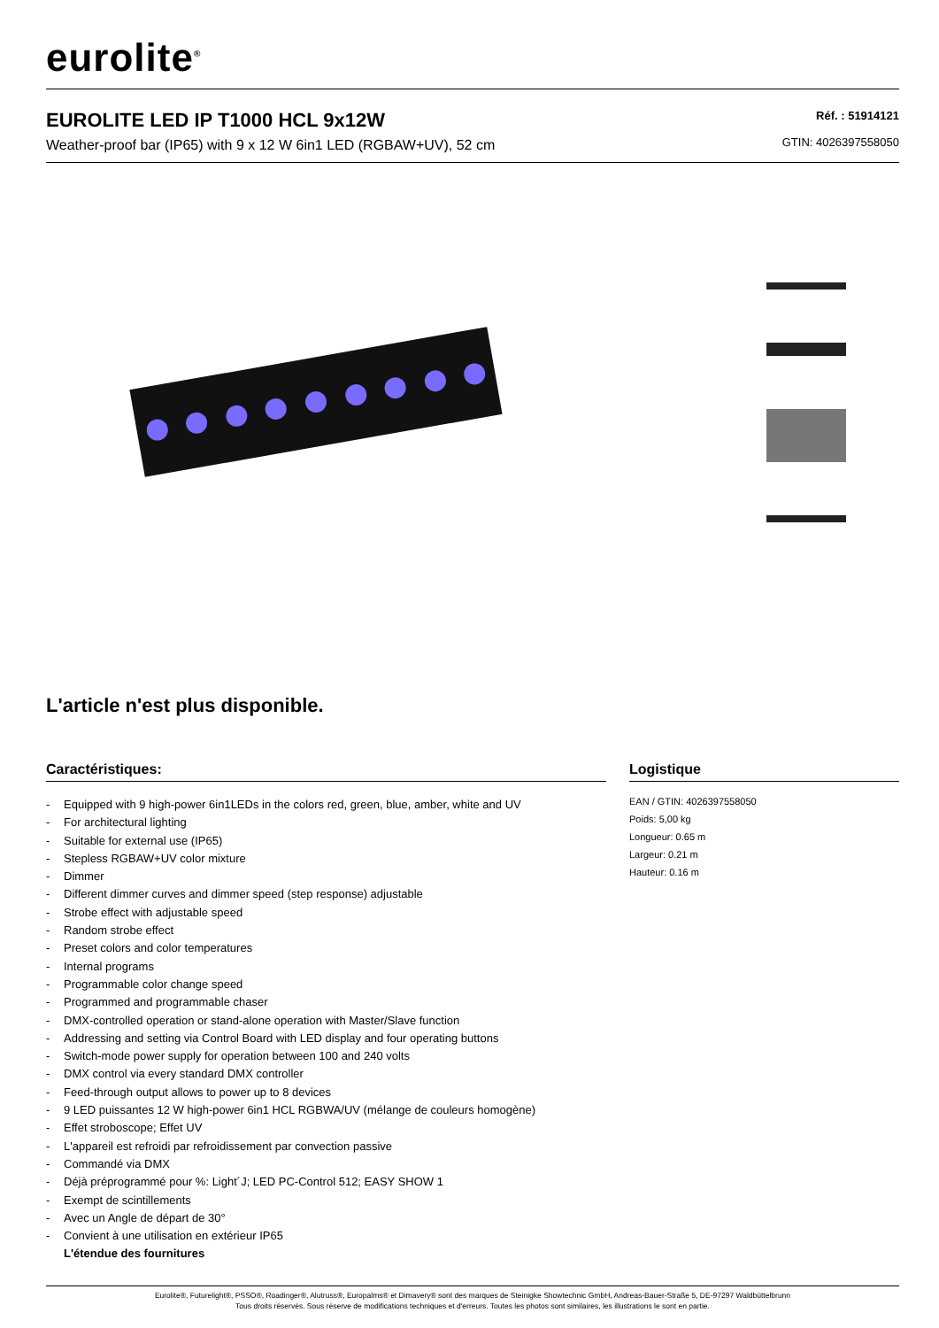eurolite<sup>®</sup>
EUROLITE LED IP T1000 HCL 9x12W
Weather-proof bar (IP65) with 9 x 12 W 6in1 LED (RGBAW+UV), 52 cm
Réf. : 51914121
GTIN: 4026397558050
L'article n'est plus disponible.
Caractéristiques:
- Equipped with 9 high-power 6in1LEDs in the colors red, green, blue, amber, white and UV
- For architectural lighting
- Suitable for external use (IP65)
- Stepless RGBAW+UV color mixture
- Dimmer
- Different dimmer curves and dimmer speed (step response) adjustable
- Strobe effect with adjustable speed
- Random strobe effect
- Preset colors and color temperatures
- Internal programs
- Programmable color change speed
- Programmed and programmable chaser
- DMX-controlled operation or stand-alone operation with Master/Slave function
- Addressing and setting via Control Board with LED display and four operating buttons
- Switch-mode power supply for operation between 100 and 240 volts
- DMX control via every standard DMX controller
- Feed-through output allows to power up to 8 devices
- 9 LED puissantes 12 W high-power 6in1 HCL RGBWA/UV (mélange de couleurs homogène)
- Effet stroboscope; Effet UV
- L'appareil est refroidi par refroidissement par convection passive
- Commandé via DMX
- Déjà préprogrammé pour %: Light´J; LED PC-Control 512; EASY SHOW 1
- Exempt de scintillements
- Avec un Angle de départ de 30°
- Convient à une utilisation en extérieur IP65
L'étendue des fournitures
Logistique
EAN / GTIN: 4026397558050
Poids: 5,00 kg
Longueur: 0.65 m
Largeur: 0.21 m
Hauteur: 0.16 m
Eurolite®, Futurelight®, PSSO®, Roadinger®, Alutruss®, Europalms® et Dimavery® sont des marques de Steinigke Showtechnic GmbH, Andreas-Bauer-Straße 5, DE-97297 Waldbüttelbrunn
Tous droits réservés. Sous réserve de modifications techniques et d'erreurs. Toutes les photos sont similaires, les illustrations le sont en partie.